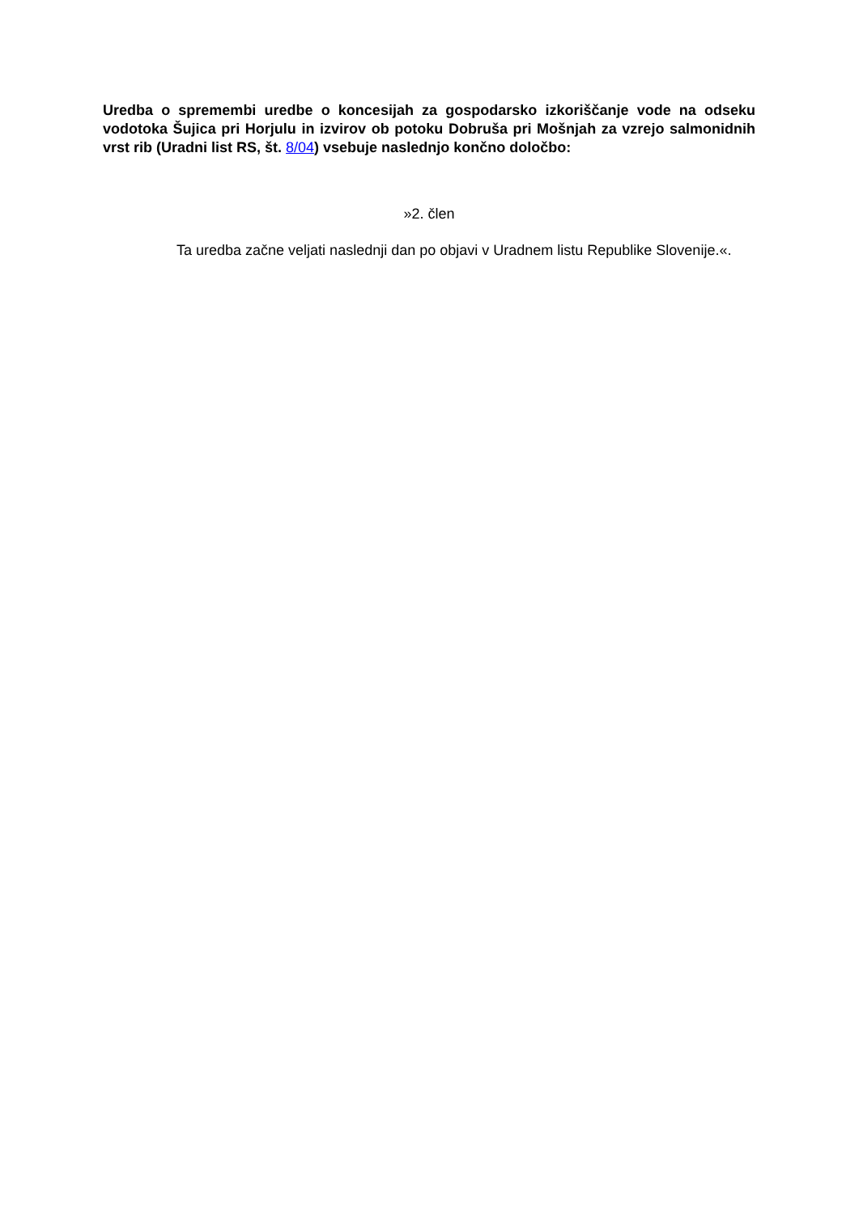Uredba o spremembi uredbe o koncesijah za gospodarsko izkoriščanje vode na odseku vodotoka Šujica pri Horjulu in izvirov ob potoku Dobruša pri Mošnjah za vzrejo salmonidnih vrst rib (Uradni list RS, št. 8/04) vsebuje naslednjo končno določbo:
»2. člen
Ta uredba začne veljati naslednji dan po objavi v Uradnem listu Republike Slovenije.«.